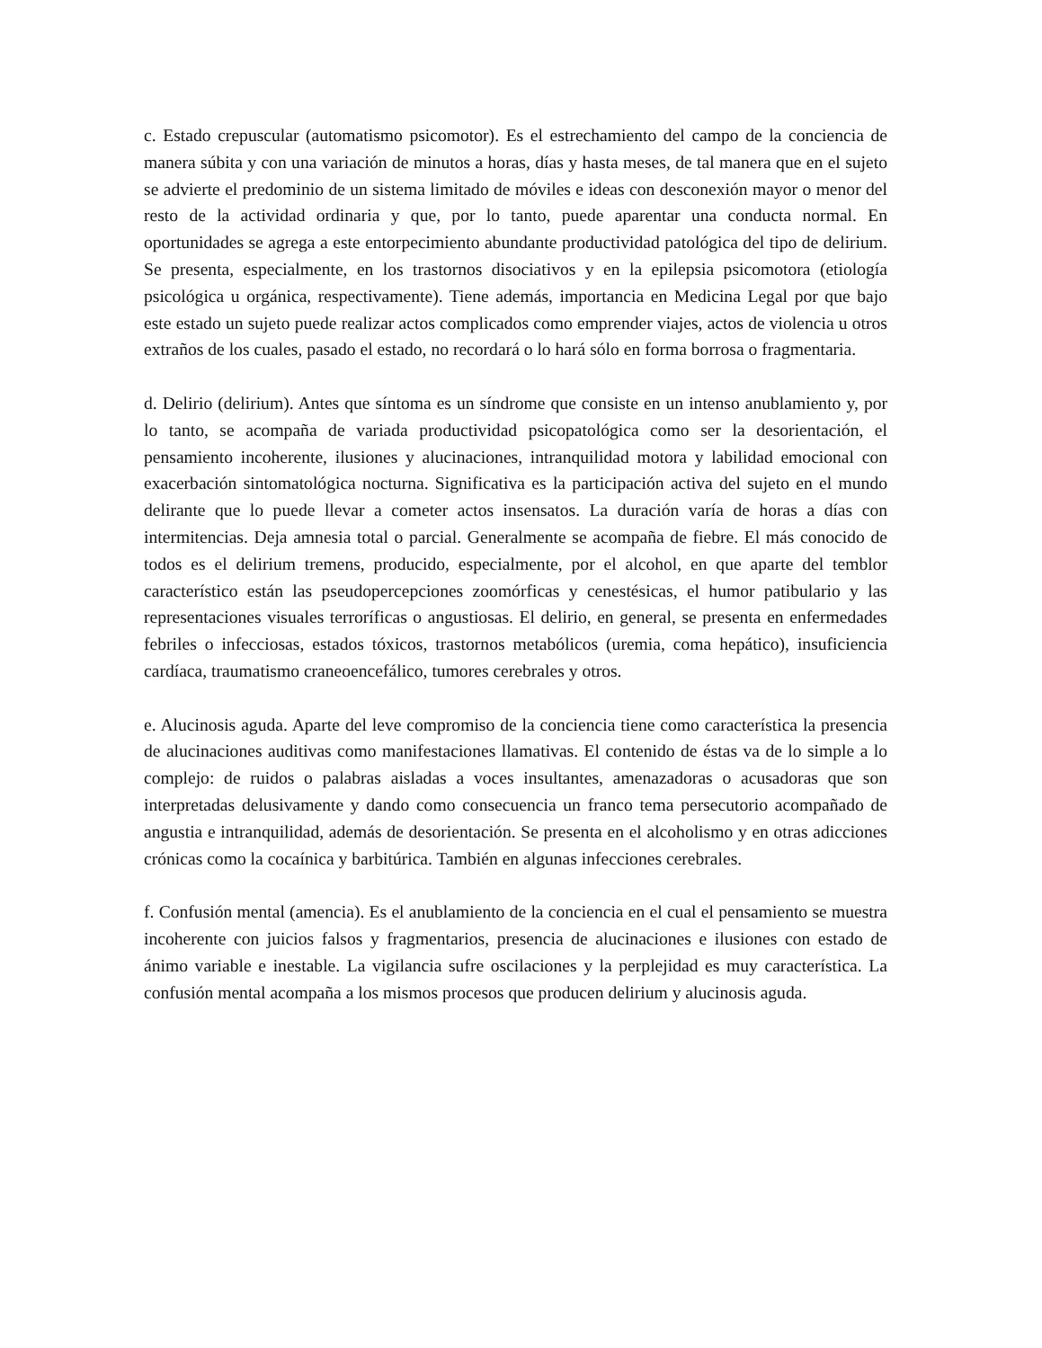c. Estado crepuscular (automatismo psicomotor). Es el estrechamiento del campo de la conciencia de manera súbita y con una variación de minutos a horas, días y hasta meses, de tal manera que en el sujeto se advierte el predominio de un sistema limitado de móviles e ideas con desconexión mayor o menor del resto de la actividad ordinaria y que, por lo tanto, puede aparentar una conducta normal. En oportunidades se agrega a este entorpecimiento abundante productividad patológica del tipo de delirium. Se presenta, especialmente, en los trastornos disociativos y en la epilepsia psicomotora (etiología psicológica u orgánica, respectivamente). Tiene además, importancia en Medicina Legal por que bajo este estado un sujeto puede realizar actos complicados como emprender viajes, actos de violencia u otros extraños de los cuales, pasado el estado, no recordará o lo hará sólo en forma borrosa o fragmentaria.
d. Delirio (delirium). Antes que síntoma es un síndrome que consiste en un intenso anublamiento y, por lo tanto, se acompaña de variada productividad psicopatológica como ser la desorientación, el pensamiento incoherente, ilusiones y alucinaciones, intranquilidad motora y labilidad emocional con exacerbación sintomatológica nocturna. Significativa es la participación activa del sujeto en el mundo delirante que lo puede llevar a cometer actos insensatos. La duración varía de horas a días con intermitencias. Deja amnesia total o parcial. Generalmente se acompaña de fiebre. El más conocido de todos es el delirium tremens, producido, especialmente, por el alcohol, en que aparte del temblor característico están las pseudopercepciones zoomórficas y cenestésicas, el humor patibulario y las representaciones visuales terroríficas o angustiosas. El delirio, en general, se presenta en enfermedades febriles o infecciosas, estados tóxicos, trastornos metabólicos (uremia, coma hepático), insuficiencia cardíaca, traumatismo craneoencefálico, tumores cerebrales y otros.
e. Alucinosis aguda. Aparte del leve compromiso de la conciencia tiene como característica la presencia de alucinaciones auditivas como manifestaciones llamativas. El contenido de éstas va de lo simple a lo complejo: de ruidos o palabras aisladas a voces insultantes, amenazadoras o acusadoras que son interpretadas delusivamente y dando como consecuencia un franco tema persecutorio acompañado de angustia e intranquilidad, además de desorientación. Se presenta en el alcoholismo y en otras adicciones crónicas como la cocaínica y barbitúrica. También en algunas infecciones cerebrales.
f. Confusión mental (amencia). Es el anublamiento de la conciencia en el cual el pensamiento se muestra incoherente con juicios falsos y fragmentarios, presencia de alucinaciones e ilusiones con estado de ánimo variable e inestable. La vigilancia sufre oscilaciones y la perplejidad es muy característica. La confusión mental acompaña a los mismos procesos que producen delirium y alucinosis aguda.